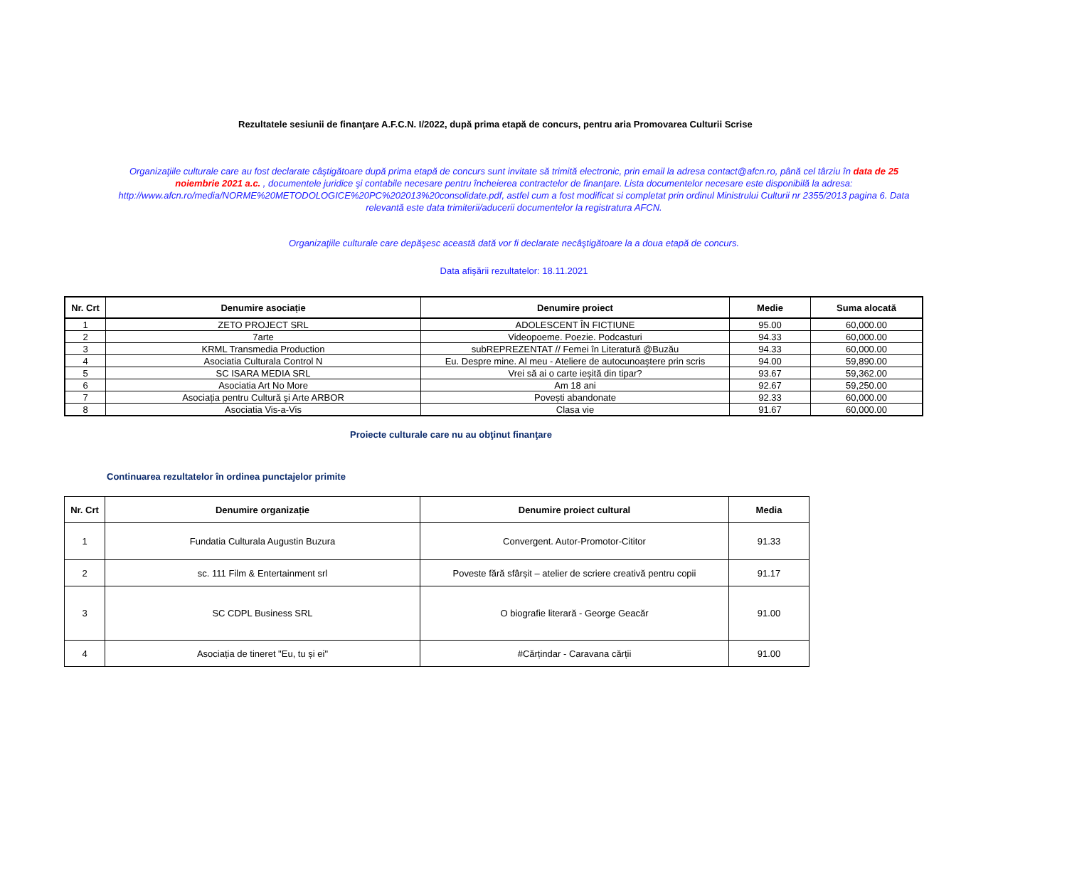Rezultatele sesiunii de finanţare A.F.C.N. I/2022, după prima etapă de concurs, pentru aria Promovarea Culturii Scrise
Organizaţiile culturale care au fost declarate câştigătoare după prima etapă de concurs sunt invitate să trimită electronic, prin email la adresa contact@afcn.ro, până cel târziu în data de 25 noiembrie 2021 a.c. , documentele juridice şi contabile necesare pentru încheierea contractelor de finanţare. Lista documentelor necesare este disponibilă la adresa: http://www.afcn.ro/media/NORME%20METODOLOGICE%20PC%202013%20consolidate.pdf, astfel cum a fost modificat si completat prin ordinul Ministrului Culturii nr 2355/2013 pagina 6. Data relevantă este data trimiterii/aducerii documentelor la registratura AFCN.
Organizaţiile culturale care depăşesc această dată vor fi declarate necâştigătoare la a doua etapă de concurs.
Data afişării rezultatelor: 18.11.2021
| Nr. Crt | Denumire asociație | Denumire proiect | Medie | Suma alocată |
| --- | --- | --- | --- | --- |
| 1 | ZETO PROJECT SRL | ADOLESCENT ÎN FICȚIUNE | 95.00 | 60,000.00 |
| 2 | 7arte | Videopoeme. Poezie. Podcasturi | 94.33 | 60,000.00 |
| 3 | KRML Transmedia Production | subREPREZENTAT // Femei în Literatură @Buzău | 94.33 | 60,000.00 |
| 4 | Asociatia Culturala Control N | Eu. Despre mine. Al meu - Ateliere de autocunoaștere prin scris | 94.00 | 59,890.00 |
| 5 | SC ISARA MEDIA SRL | Vrei să ai o carte ieșită din tipar? | 93.67 | 59,362.00 |
| 6 | Asociatia Art No More | Am 18 ani | 92.67 | 59,250.00 |
| 7 | Asociația pentru Cultură şi Arte ARBOR | Povești abandonate | 92.33 | 60,000.00 |
| 8 | Asociatia Vis-a-Vis | Clasa vie | 91.67 | 60,000.00 |
Proiecte culturale care nu au obţinut finanţare
Continuarea rezultatelor în ordinea punctajelor primite
| Nr. Crt | Denumire organizație | Denumire proiect cultural | Media |
| --- | --- | --- | --- |
| 1 | Fundatia Culturala Augustin Buzura | Convergent. Autor-Promotor-Cititor | 91.33 |
| 2 | sc. 111 Film & Entertainment srl | Poveste fără sfârșit – atelier de scriere creativă pentru copii | 91.17 |
| 3 | SC CDPL Business SRL | O biografie literară - George Geacăr | 91.00 |
| 4 | Asociația de tineret "Eu, tu și ei" | #Cărțindar - Caravana cărții | 91.00 |